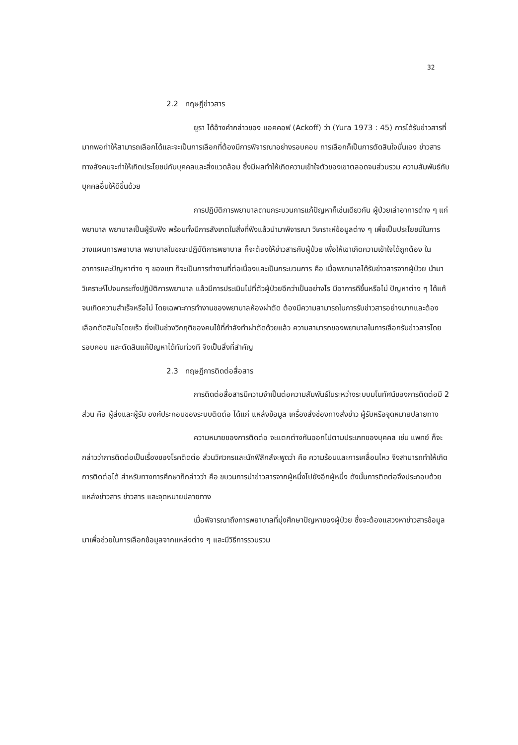32
2.2 ทฤษฎีข่าวสาร
ยูรา ได้อ้างคำกล่าวของ แอคคอฟ (Ackoff) ว่า (Yura 1973 : 45) การได้รับข่าวสารที่มากพอทำให้สามารถเลือกได้และจะเป็นการเลือกที่ต้องมีการพิจารณาอย่างรอบคอบ การเลือกก็เป็นการตัดสินใจนั่นเอง ข่าวสารทางสังคมจะทำให้เกิดประโยชน์กับบุคคลและสิ่งแวดล้อม ซึ่งมีผลทำให้เกิดความเข้าใจตัวของเขาตลอดจนส่วนรวม ความสัมพันธ์กับบุคคลอื่นให้ดีขึ้นด้วย
การปฏิบัติการพยาบาลตามกระบวนการแก้ปัญหาก็เช่นเดียวกัน ผู้ป่วยเล่าอาการต่าง ๆ แก่พยาบาล พยาบาลเป็นผู้รับฟัง พร้อมทั้งมีการสังเกตในสิ่งที่ฟังแล้วนำมาพิจารณา วิเคราะห์ข้อมูลต่าง ๆ เพื่อเป็นประโยชน์ในการวางแผนการพยาบาล พยาบาลในขณะปฏิบัติการพยาบาล ก็จะต้องให้ข่าวสารกับผู้ป่วย เพื่อให้เขาเกิดความเข้าใจได้ถูกต้อง ในอาการและปัญหาต่าง ๆ ของเขา ก็จะเป็นการทำงานที่ต่อเนื่องและเป็นกระบวนการ คือ เมื่อพยาบาลได้รับข่าวสารจากผู้ป่วย นำมาวิเคราะห์ไปจนกระทั่งปฏิบัติการพยาบาล แล้วมีการประเมินไปที่ตัวผู้ป่วยอีกว่าเป็นอย่างไร มีอาการดีขึ้นหรือไม่ ปัญหาต่าง ๆ ได้แก้จนเกิดความสำเร็จหรือไม่ โดยเฉพาะการทำงานของพยาบาลห้องผ่าตัด ต้องมีความสามารถในการรับข่าวสารอย่างมากและต้องเลือกตัดสินใจโดยเร็ว ยิ่งเป็นช่วงวิกฤติของคนไข้ที่กำลังทำผ่าตัดด้วยแล้ว ความสามารถของพยาบาลในการเลือกรับข่าวสารโดยรอบคอบ และตัดสินแก้ปัญหาได้ทันท่วงที จึงเป็นสิ่งที่สำคัญ
2.3 ทฤษฎีการติดต่อสื่อสาร
การติดต่อสื่อสารมีความจำเป็นต่อความสัมพันธ์ในระหว่างระบบมโนทัศน์ของการติดต่อมี 2 ส่วน คือ ผู้ส่งและผู้รับ องค์ประกอบของระบบติดต่อ ได้แก่ แหล่งข้อมูล เครื่องส่งช่องทางส่งข่าว ผู้รับหรือจุดหมายปลายทาง
ความหมายของการติดต่อ จะแตกต่างกันออกไปตามประเภทของบุคคล เช่น แพทย์ ก็จะกล่าวว่าการติดต่อเป็นเรื่องของโรคติดต่อ ส่วนวิศวกรและนักฟิสิกส์จะพูดว่า คือ ความร้อนและการเคลื่อนไหว จึงสามารถทำให้เกิดการติดต่อได้ สำหรับทางการศึกษาก็กล่าวว่า คือ ขบวนการนำข่าวสารจากผู้หนึ่งไปยังอีกผู้หนึ่ง ดังนั้นการติดต่อจึงประกอบด้วย แหล่งข่าวสาร ข่าวสาร และจุดหมายปลายทาง
เมื่อพิจารณาถึงการพยาบาลที่มุ่งศึกษาปัญหาของผู้ป่วย ซึ่งจะต้องแสวงหาข่าวสารข้อมูลมาเพื่อช่วยในการเลือกข้อมูลจากแหล่งต่าง ๆ และมีวิธีการรวบรวม